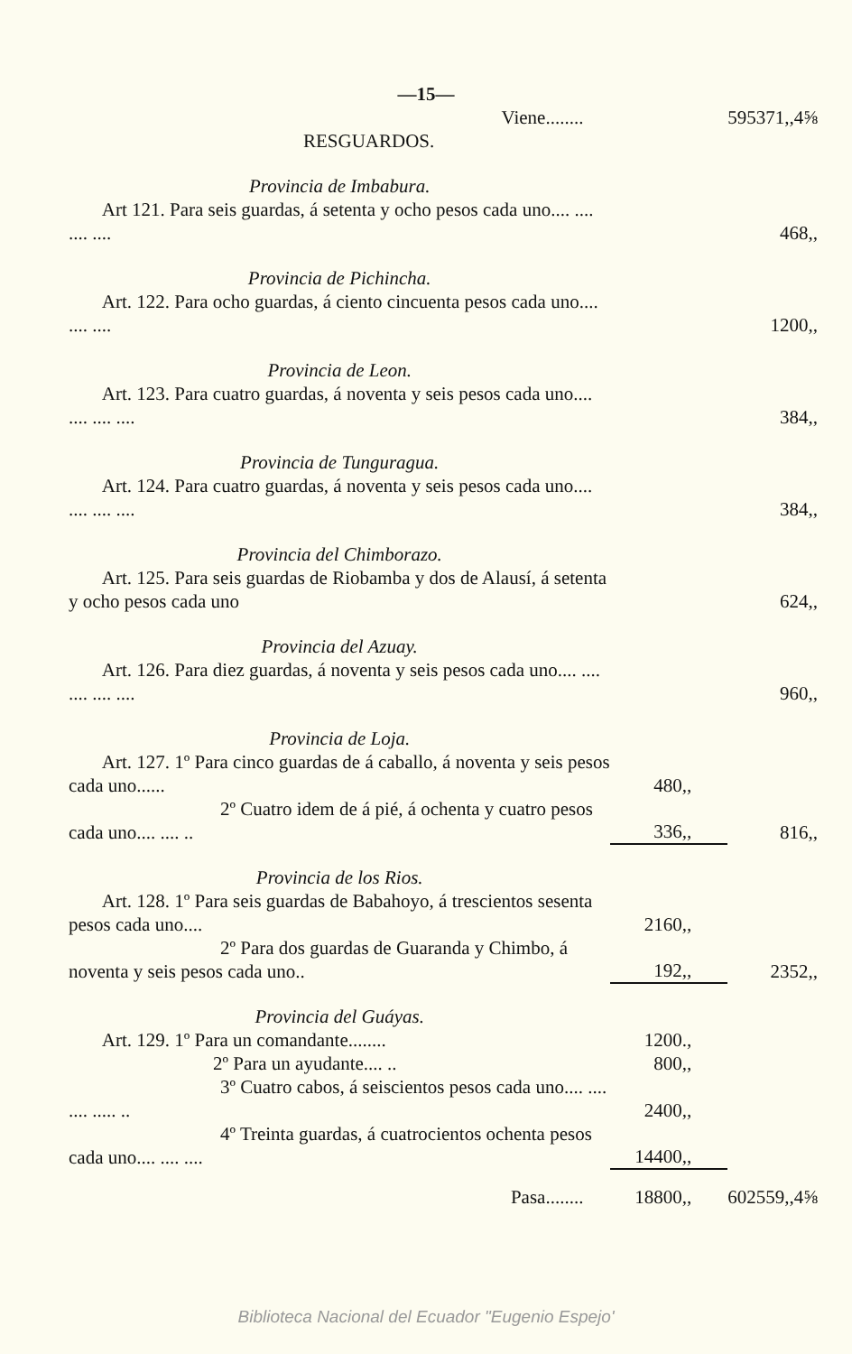—15—
| Viene........ | | 595371,,4⅝ |
| RESGUARDOS. | | |
| Provincia de Imbabura. | | |
| Art 121. Para seis guardas, á setenta y ocho pesos cada uno.... .... .... .... | | 468,, |
| Provincia de Pichincha. | | |
| Art. 122. Para ocho guardas, á ciento cincuenta pesos cada uno.... .... .... | | 1200,, |
| Provincia de Leon. | | |
| Art. 123. Para cuatro guardas, á noventa y seis pesos cada uno.... .... .... .... | | 384,, |
| Provincia de Tunguragua. | | |
| Art. 124. Para cuatro guardas, á noventa y seis pesos cada uno.... .... .... .... | | 384,, |
| Provincia del Chimborazo. | | |
| Art. 125. Para seis guardas de Riobamba y dos de Alausí, á setenta y ocho pesos cada uno | | 624,, |
| Provincia del Azuay. | | |
| Art. 126. Para diez guardas, á noventa y seis pesos cada uno.... .... .... .... .... | | 960,, |
| Provincia de Loja. | | |
| Art. 127. 1º Para cinco guardas de á caballo, á noventa y seis pesos cada uno...... | 480,, | |
| 2º Cuatro idem de á pié, á ochenta y cuatro pesos cada uno.... .... .. | 336,, | 816,, |
| Provincia de los Rios. | | |
| Art. 128. 1º Para seis guardas de Babahoyo, á trescientos sesenta pesos cada uno.... | 2160,, | |
| 2º Para dos guardas de Guaranda y Chimbo, á noventa y seis pesos cada uno.. | 192,, | 2352,, |
| Provincia del Guáyas. | | |
| Art. 129. 1º Para un comandante........ | 1200., | |
| 2º Para un ayudante.... .. | 800,, | |
| 3º Cuatro cabos, á seiscientos pesos cada uno.... .... .... ..... .. | 2400,, | |
| 4º Treinta guardas, á cuatrocientos ochenta pesos cada uno.... .... .... | 14400,, | |
| Pasa........ | 18800,, | 602559,,4⅝ |
Biblioteca Nacional del Ecuador "Eugenio Espejo'